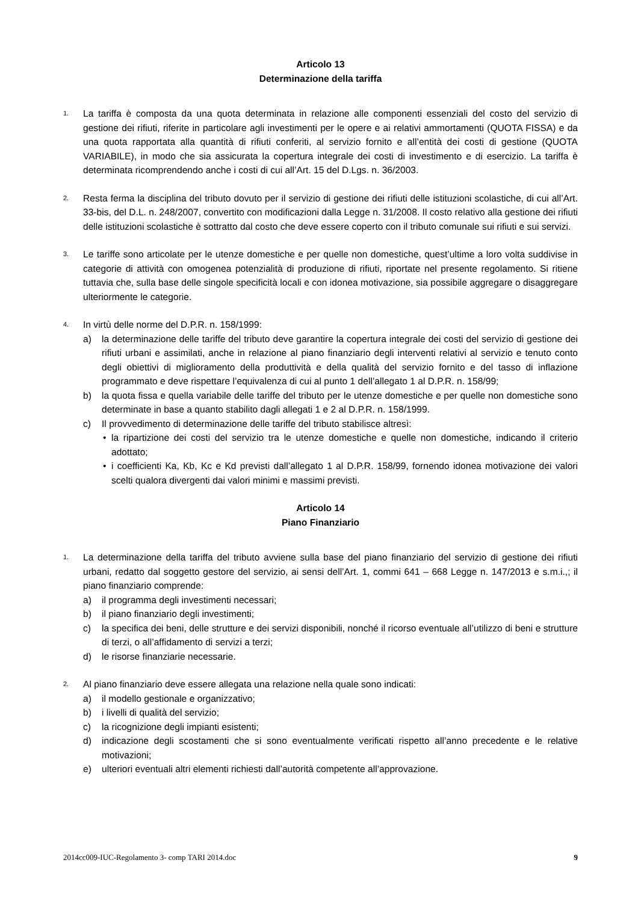Articolo 13
Determinazione della tariffa
1.
La tariffa è composta da una quota determinata in relazione alle componenti essenziali del costo del servizio di gestione dei rifiuti, riferite in particolare agli investimenti per le opere e ai relativi ammortamenti (QUOTA FISSA) e da una quota rapportata alla quantità di rifiuti conferiti, al servizio fornito e all’entità dei costi di gestione (QUOTA VARIABILE), in modo che sia assicurata la copertura integrale dei costi di investimento e di esercizio. La tariffa è determinata ricomprendendo anche i costi di cui all’Art. 15 del D.Lgs. n. 36/2003.
2.
Resta ferma la disciplina del tributo dovuto per il servizio di gestione dei rifiuti delle istituzioni scolastiche, di cui all’Art. 33-bis, del D.L. n. 248/2007, convertito con modificazioni dalla Legge n. 31/2008. Il costo relativo alla gestione dei rifiuti delle istituzioni scolastiche è sottratto dal costo che deve essere coperto con il tributo comunale sui rifiuti e sui servizi.
3.
Le tariffe sono articolate per le utenze domestiche e per quelle non domestiche, quest’ultime a loro volta suddivise in categorie di attività con omogenea potenzialità di produzione di rifiuti, riportate nel presente regolamento. Si ritiene tuttavia che, sulla base delle singole specificità locali e con idonea motivazione, sia possibile aggregare o disaggregare ulteriormente le categorie.
4.
In virtù delle norme del D.P.R. n. 158/1999:
a) la determinazione delle tariffe del tributo deve garantire la copertura integrale dei costi del servizio di gestione dei rifiuti urbani e assimilati, anche in relazione al piano finanziario degli interventi relativi al servizio e tenuto conto degli obiettivi di miglioramento della produttività e della qualità del servizio fornito e del tasso di inflazione programmato e deve rispettare l’equivalenza di cui al punto 1 dell’allegato 1 al D.P.R. n. 158/99;
b) la quota fissa e quella variabile delle tariffe del tributo per le utenze domestiche e per quelle non domestiche sono determinate in base a quanto stabilito dagli allegati 1 e 2 al D.P.R. n. 158/1999.
c) Il provvedimento di determinazione delle tariffe del tributo stabilisce altresì:
• la ripartizione dei costi del servizio tra le utenze domestiche e quelle non domestiche, indicando il criterio adottato;
• i coefficienti Ka, Kb, Kc e Kd previsti dall’allegato 1 al D.P.R. 158/99, fornendo idonea motivazione dei valori scelti qualora divergenti dai valori minimi e massimi previsti.
Articolo 14
Piano Finanziario
1.
La determinazione della tariffa del tributo avviene sulla base del piano finanziario del servizio di gestione dei rifiuti urbani, redatto dal soggetto gestore del servizio, ai sensi dell’Art. 1, commi 641 – 668 Legge n. 147/2013 e s.m.i.,; il piano finanziario comprende:
a) il programma degli investimenti necessari;
b) il piano finanziario degli investimenti;
c) la specifica dei beni, delle strutture e dei servizi disponibili, nonché il ricorso eventuale all’utilizzo di beni e strutture di terzi, o all’affidamento di servizi a terzi;
d) le risorse finanziarie necessarie.
2.
Al piano finanziario deve essere allegata una relazione nella quale sono indicati:
a) il modello gestionale e organizzativo;
b) i livelli di qualità del servizio;
c) la ricognizione degli impianti esistenti;
d) indicazione degli scostamenti che si sono eventualmente verificati rispetto all’anno precedente e le relative motivazioni;
e) ulteriori eventuali altri elementi richiesti dall’autorità competente all’approvazione.
2014cc009-IUC-Regolamento 3- comp TARI 2014.doc 9